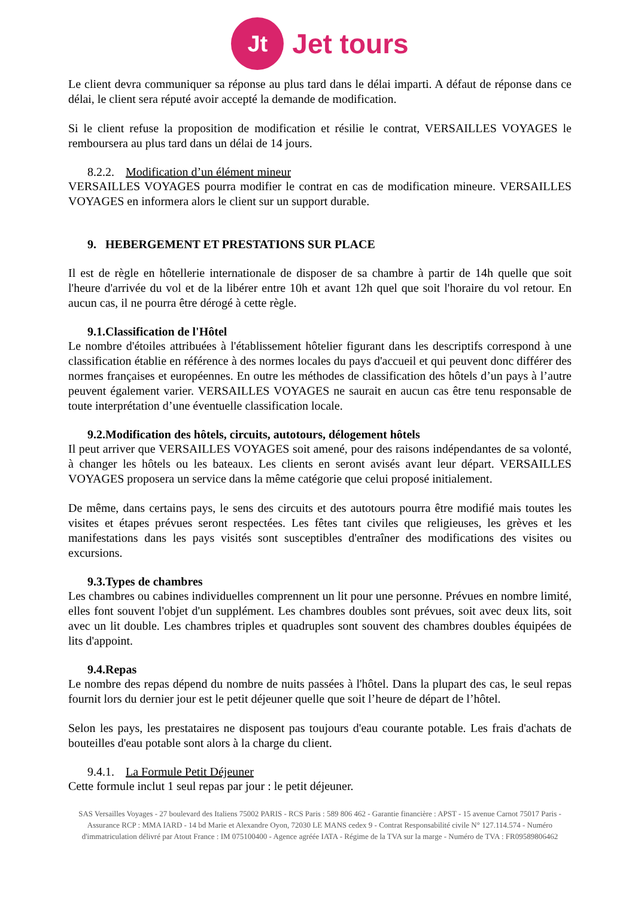Jt
Jet tours
Le client devra communiquer sa réponse au plus tard dans le délai imparti. A défaut de réponse dans ce délai, le client sera réputé avoir accepté la demande de modification.
Si le client refuse la proposition de modification et résilie le contrat, VERSAILLES VOYAGES le remboursera au plus tard dans un délai de 14 jours.
8.2.2. Modification d’un élément mineur
VERSAILLES VOYAGES pourra modifier le contrat en cas de modification mineure. VERSAILLES VOYAGES en informera alors le client sur un support durable.
9. HEBERGEMENT ET PRESTATIONS SUR PLACE
Il est de règle en hôtellerie internationale de disposer de sa chambre à partir de 14h quelle que soit l'heure d'arrivée du vol et de la libérer entre 10h et avant 12h quel que soit l'horaire du vol retour. En aucun cas, il ne pourra être dérogé à cette règle.
9.1.Classification de l'Hôtel
Le nombre d'étoiles attribuées à l'établissement hôtelier figurant dans les descriptifs correspond à une classification établie en référence à des normes locales du pays d'accueil et qui peuvent donc différer des normes françaises et européennes. En outre les méthodes de classification des hôtels d’un pays à l’autre peuvent également varier. VERSAILLES VOYAGES ne saurait en aucun cas être tenu responsable de toute interprétation d’une éventuelle classification locale.
9.2.Modification des hôtels, circuits, autotours, délogement hôtels
Il peut arriver que VERSAILLES VOYAGES soit amené, pour des raisons indépendantes de sa volonté, à changer les hôtels ou les bateaux. Les clients en seront avisés avant leur départ. VERSAILLES VOYAGES proposera un service dans la même catégorie que celui proposé initialement.
De même, dans certains pays, le sens des circuits et des autotours pourra être modifié mais toutes les visites et étapes prévues seront respectées. Les fêtes tant civiles que religieuses, les grèves et les manifestations dans les pays visités sont susceptibles d'entraîner des modifications des visites ou excursions.
9.3.Types de chambres
Les chambres ou cabines individuelles comprennent un lit pour une personne. Prévues en nombre limité, elles font souvent l'objet d'un supplément. Les chambres doubles sont prévues, soit avec deux lits, soit avec un lit double. Les chambres triples et quadruples sont souvent des chambres doubles équipées de lits d'appoint.
9.4.Repas
Le nombre des repas dépend du nombre de nuits passées à l'hôtel. Dans la plupart des cas, le seul repas fournit lors du dernier jour est le petit déjeuner quelle que soit l’heure de départ de l’hôtel.
Selon les pays, les prestataires ne disposent pas toujours d'eau courante potable. Les frais d'achats de bouteilles d'eau potable sont alors à la charge du client.
9.4.1. La Formule Petit Déjeuner
Cette formule inclut 1 seul repas par jour : le petit déjeuner.
SAS Versailles Voyages - 27 boulevard des Italiens 75002 PARIS - RCS Paris : 589 806 462 - Garantie financière : APST - 15 avenue Carnot 75017 Paris - Assurance RCP : MMA IARD - 14 bd Marie et Alexandre Oyon, 72030 LE MANS cedex 9 - Contrat Responsabilité civile N° 127.114.574 - Numéro d'immatriculation délivré par Atout France : IM 075100400 - Agence agréée IATA - Régime de la TVA sur la marge - Numéro de TVA : FR09589806462